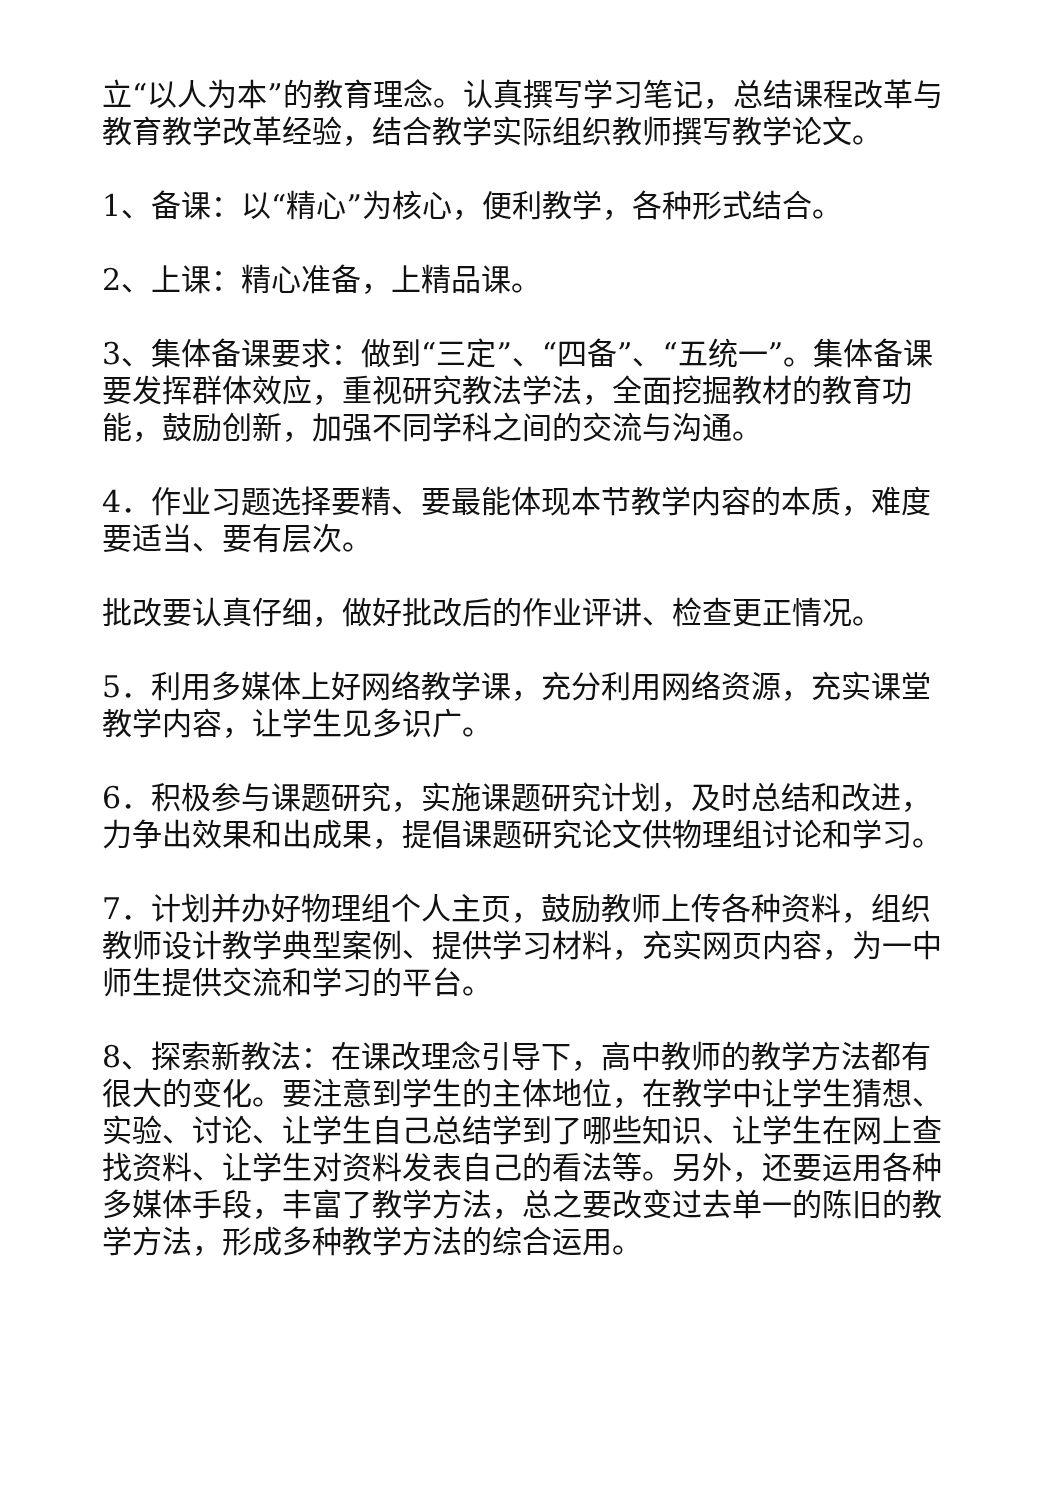立“以人为本”的教育理念。认真撰写学习笔记，总结课程改革与教育教学改革经验，结合教学实际组织教师撰写教学论文。
1、备课：以“精心”为核心，便利教学，各种形式结合。
2、上课：精心准备，上精品课。
3、集体备课要求：做到“三定”、“四备”、“五统一”。集体备课要发挥群体效应，重视研究教法学法，全面挖掘教材的教育功能，鼓励创新，加强不同学科之间的交流与沟通。
4．作业习题选择要精、要最能体现本节教学内容的本质，难度要适当、要有层次。
批改要认真仔细，做好批改后的作业评讲、检查更正情况。
5．利用多媒体上好网络教学课，充分利用网络资源，充实课堂教学内容，让学生见多识广。
6．积极参与课题研究，实施课题研究计划，及时总结和改进，力争出效果和出成果，提倡课题研究论文供物理组讨论和学习。
7．计划并办好物理组个人主页，鼓励教师上传各种资料，组织教师设计教学典型案例、提供学习材料，充实网页内容，为一中师生提供交流和学习的平台。
8、探索新教法：在课改理念引导下，高中教师的教学方法都有很大的变化。要注意到学生的主体地位，在教学中让学生猜想、实验、讨论、让学生自己总结学到了哪些知识、让学生在网上查找资料、让学生对资料发表自己的看法等。另外，还要运用各种多媒体手段，丰富了教学方法，总之要改变过去单一的陈旧的教学方法，形成多种教学方法的综合运用。